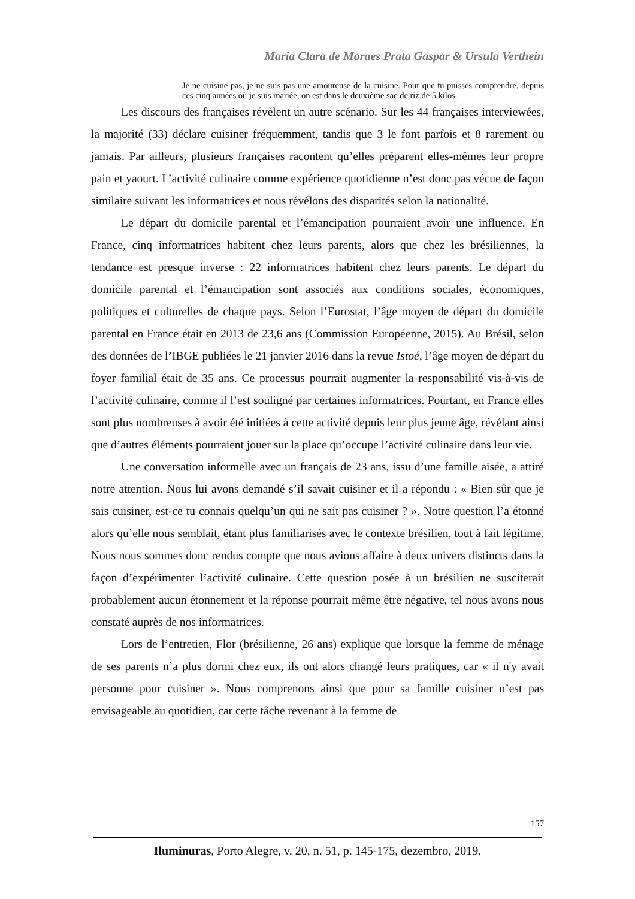Maria Clara de Moraes Prata Gaspar & Ursula Verthein
Je ne cuisine pas, je ne suis pas une amoureuse de la cuisine. Pour que tu puisses comprendre, depuis ces cinq années où je suis mariée, on est dans le deuxième sac de riz de 5 kilos.
Les discours des françaises révèlent un autre scénario. Sur les 44 françaises interviewées, la majorité (33) déclare cuisiner fréquemment, tandis que 3 le font parfois et 8 rarement ou jamais. Par ailleurs, plusieurs françaises racontent qu’elles préparent elles-mêmes leur propre pain et yaourt. L’activité culinaire comme expérience quotidienne n’est donc pas vécue de façon similaire suivant les informatrices et nous révélons des disparités selon la nationalité.
Le départ du domicile parental et l’émancipation pourraient avoir une influence. En France, cinq informatrices habitent chez leurs parents, alors que chez les brésiliennes, la tendance est presque inverse : 22 informatrices habitent chez leurs parents. Le départ du domicile parental et l’émancipation sont associés aux conditions sociales, économiques, politiques et culturelles de chaque pays. Selon l’Eurostat, l’âge moyen de départ du domicile parental en France était en 2013 de 23,6 ans (Commission Européenne, 2015). Au Brésil, selon des données de l’IBGE publiées le 21 janvier 2016 dans la revue Istoé, l’âge moyen de départ du foyer familial était de 35 ans. Ce processus pourrait augmenter la responsabilité vis-à-vis de l’activité culinaire, comme il l’est souligné par certaines informatrices. Pourtant, en France elles sont plus nombreuses à avoir été initiées à cette activité depuis leur plus jeune âge, révélant ainsi que d’autres éléments pourraient jouer sur la place qu’occupe l’activité culinaire dans leur vie.
Une conversation informelle avec un français de 23 ans, issu d’une famille aisée, a attiré notre attention. Nous lui avons demandé s’il savait cuisiner et il a répondu : « Bien sûr que je sais cuisiner, est-ce tu connais quelqu’un qui ne sait pas cuisiner ? ». Notre question l’a étonné alors qu’elle nous semblait, étant plus familiarisés avec le contexte brésilien, tout à fait légitime. Nous nous sommes donc rendus compte que nous avions affaire à deux univers distincts dans la façon d’expérimenter l’activité culinaire. Cette question posée à un brésilien ne susciterait probablement aucun étonnement et la réponse pourrait même être négative, tel nous avons nous constaté auprès de nos informatrices.
Lors de l’entretien, Flor (brésilienne, 26 ans) explique que lorsque la femme de ménage de ses parents n’a plus dormi chez eux, ils ont alors changé leurs pratiques, car « il n'y avait personne pour cuisiner ». Nous comprenons ainsi que pour sa famille cuisiner n’est pas envisageable au quotidien, car cette tâche revenant à la femme de
157
Iluminuras, Porto Alegre, v. 20, n. 51, p. 145-175, dezembro, 2019.